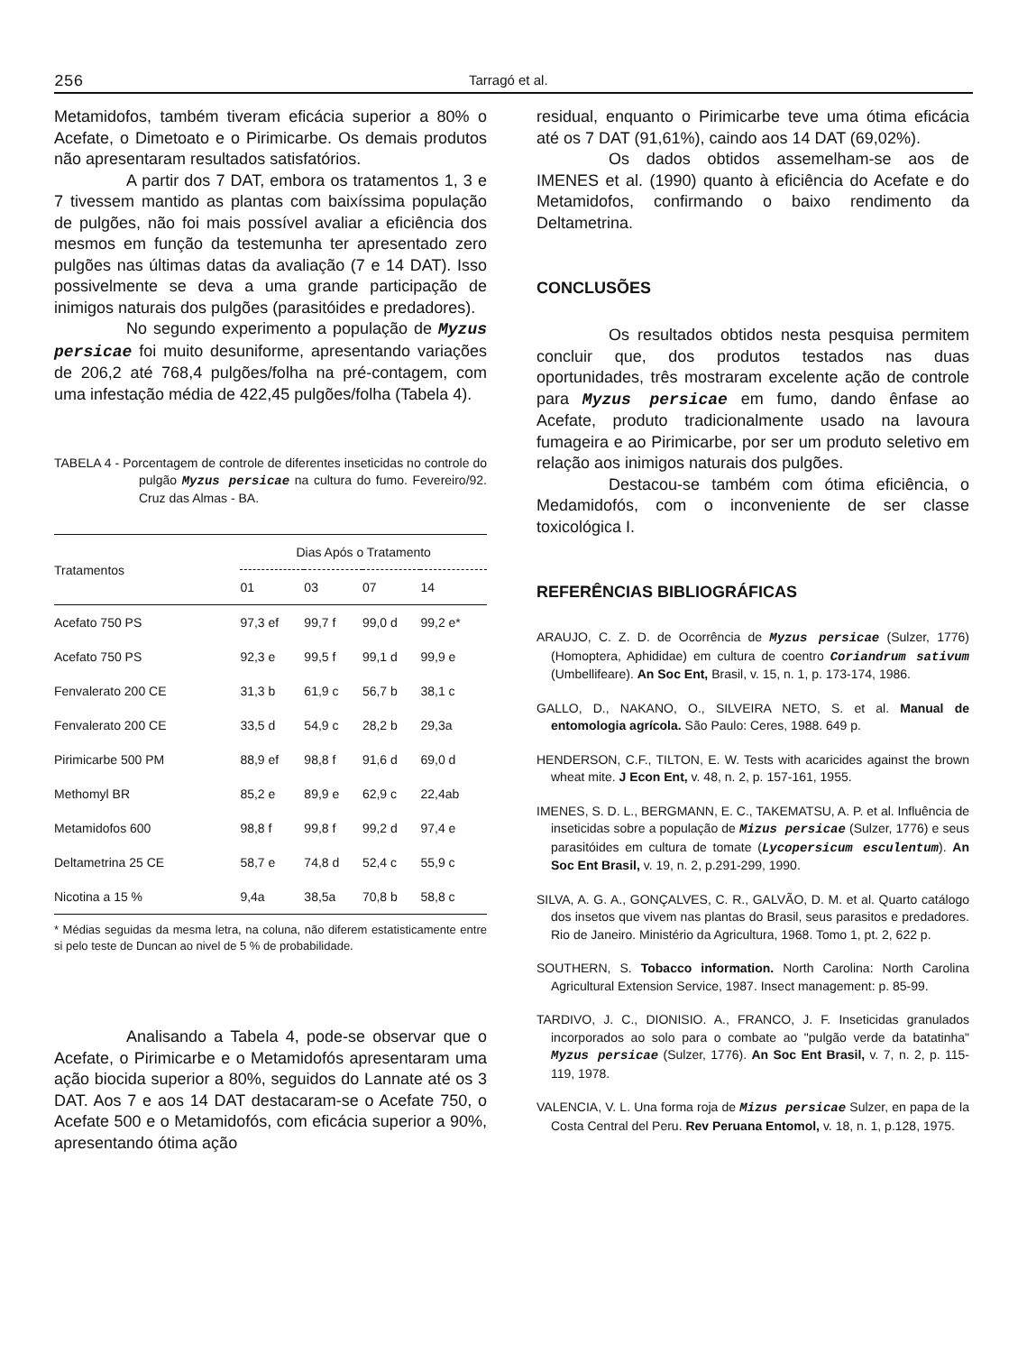256 Tarragó et al.
Metamidofos, também tiveram eficácia superior a 80% o Acefate, o Dimetoato e o Pirimicarbe. Os demais produtos não apresentaram resultados satisfatórios.
A partir dos 7 DAT, embora os tratamentos 1, 3 e 7 tivessem mantido as plantas com baixíssima população de pulgões, não foi mais possível avaliar a eficiência dos mesmos em função da testemunha ter apresentado zero pulgões nas últimas datas da avaliação (7 e 14 DAT). Isso possivelmente se deva a uma grande participação de inimigos naturais dos pulgões (parasitóides e predadores).
No segundo experimento a população de Myzus persicae foi muito desuniforme, apresentando variações de 206,2 até 768,4 pulgões/folha na pré-contagem, com uma infestação média de 422,45 pulgões/folha (Tabela 4).
TABELA 4 - Porcentagem de controle de diferentes inseticidas no controle do pulgão Myzus persicae na cultura do fumo. Fevereiro/92. Cruz das Almas - BA.
| Tratamentos | Dias Após o Tratamento | | | |
| --- | --- | --- | --- | --- |
| | 01 | 03 | 07 | 14 |
| Acefato 750 PS | 97,3 ef | 99,7 f | 99,0 d | 99,2 e* |
| Acefato 750 PS | 92,3 e | 99,5 f | 99,1 d | 99,9 e |
| Fenvalerato 200 CE | 31,3 b | 61,9 c | 56,7 b | 38,1 c |
| Fenvalerato 200 CE | 33,5 d | 54,9 c | 28,2 b | 29,3a |
| Pirimicarbe 500 PM | 88,9 ef | 98,8 f | 91,6 d | 69,0 d |
| Methomyl BR | 85,2 e | 89,9 e | 62,9 c | 22,4ab |
| Metamidofos 600 | 98,8 f | 99,8 f | 99,2 d | 97,4 e |
| Deltametrina 25 CE | 58,7 e | 74,8 d | 52,4 c | 55,9 c |
| Nicotina a 15 % | 9,4a | 38,5a | 70,8 b | 58,8 c |
* Médias seguidas da mesma letra, na coluna, não diferem estatisticamente entre si pelo teste de Duncan ao nivel de 5 % de probabilidade.
Analisando a Tabela 4, pode-se observar que o Acefate, o Pirimicarbe e o Metamidofós apresentaram uma ação biocida superior a 80%, seguidos do Lannate até os 3 DAT. Aos 7 e aos 14 DAT destacaram-se o Acefate 750, o Acefate 500 e o Metamidofós, com eficácia superior a 90%, apresentando ótima ação
residual, enquanto o Pirimicarbe teve uma ótima eficácia até os 7 DAT (91,61%), caindo aos 14 DAT (69,02%).
Os dados obtidos assemelham-se aos de IMENES et al. (1990) quanto à eficiência do Acefate e do Metamidofos, confirmando o baixo rendimento da Deltametrina.
CONCLUSÕES
Os resultados obtidos nesta pesquisa permitem concluir que, dos produtos testados nas duas oportunidades, três mostraram excelente ação de controle para Myzus persicae em fumo, dando ênfase ao Acefate, produto tradicionalmente usado na lavoura fumageira e ao Pirimicarbe, por ser um produto seletivo em relação aos inimigos naturais dos pulgões.
Destacou-se também com ótima eficiência, o Medamidofós, com o inconveniente de ser classe toxicológica I.
REFERÊNCIAS BIBLIOGRÁFICAS
ARAUJO, C. Z. D. de Ocorrência de Myzus persicae (Sulzer, 1776) (Homoptera, Aphididae) em cultura de coentro Coriandrum sativum (Umbellifeare). An Soc Ent, Brasil, v. 15, n. 1, p. 173-174, 1986.
GALLO, D., NAKANO, O., SILVEIRA NETO, S. et al. Manual de entomologia agrícola. São Paulo: Ceres, 1988. 649 p.
HENDERSON, C.F., TILTON, E. W. Tests with acaricides against the brown wheat mite. J Econ Ent, v. 48, n. 2, p. 157-161, 1955.
IMENES, S. D. L., BERGMANN, E. C., TAKEMATSU, A. P. et al. Influência de inseticidas sobre a população de Mizus persicae (Sulzer, 1776) e seus parasitóides em cultura de tomate (Lycopersicum esculentum). An Soc Ent Brasil, v. 19, n. 2, p.291-299, 1990.
SILVA, A. G. A., GONÇALVES, C. R., GALVÃO, D. M. et al. Quarto catálogo dos insetos que vivem nas plantas do Brasil, seus parasitos e predadores. Rio de Janeiro. Ministério da Agricultura, 1968. Tomo 1, pt. 2, 622 p.
SOUTHERN, S. Tobacco information. North Carolina: North Carolina Agricultural Extension Service, 1987. Insect management: p. 85-99.
TARDIVO, J. C., DIONISIO. A., FRANCO, J. F. Inseticidas granulados incorporados ao solo para o combate ao "pulgão verde da batatinha" Myzus persicae (Sulzer, 1776). An Soc Ent Brasil, v. 7, n. 2, p. 115-119, 1978.
VALENCIA, V. L. Una forma roja de Mizus persicae Sulzer, en papa de la Costa Central del Peru. Rev Peruana Entomol, v. 18, n. 1, p.128, 1975.